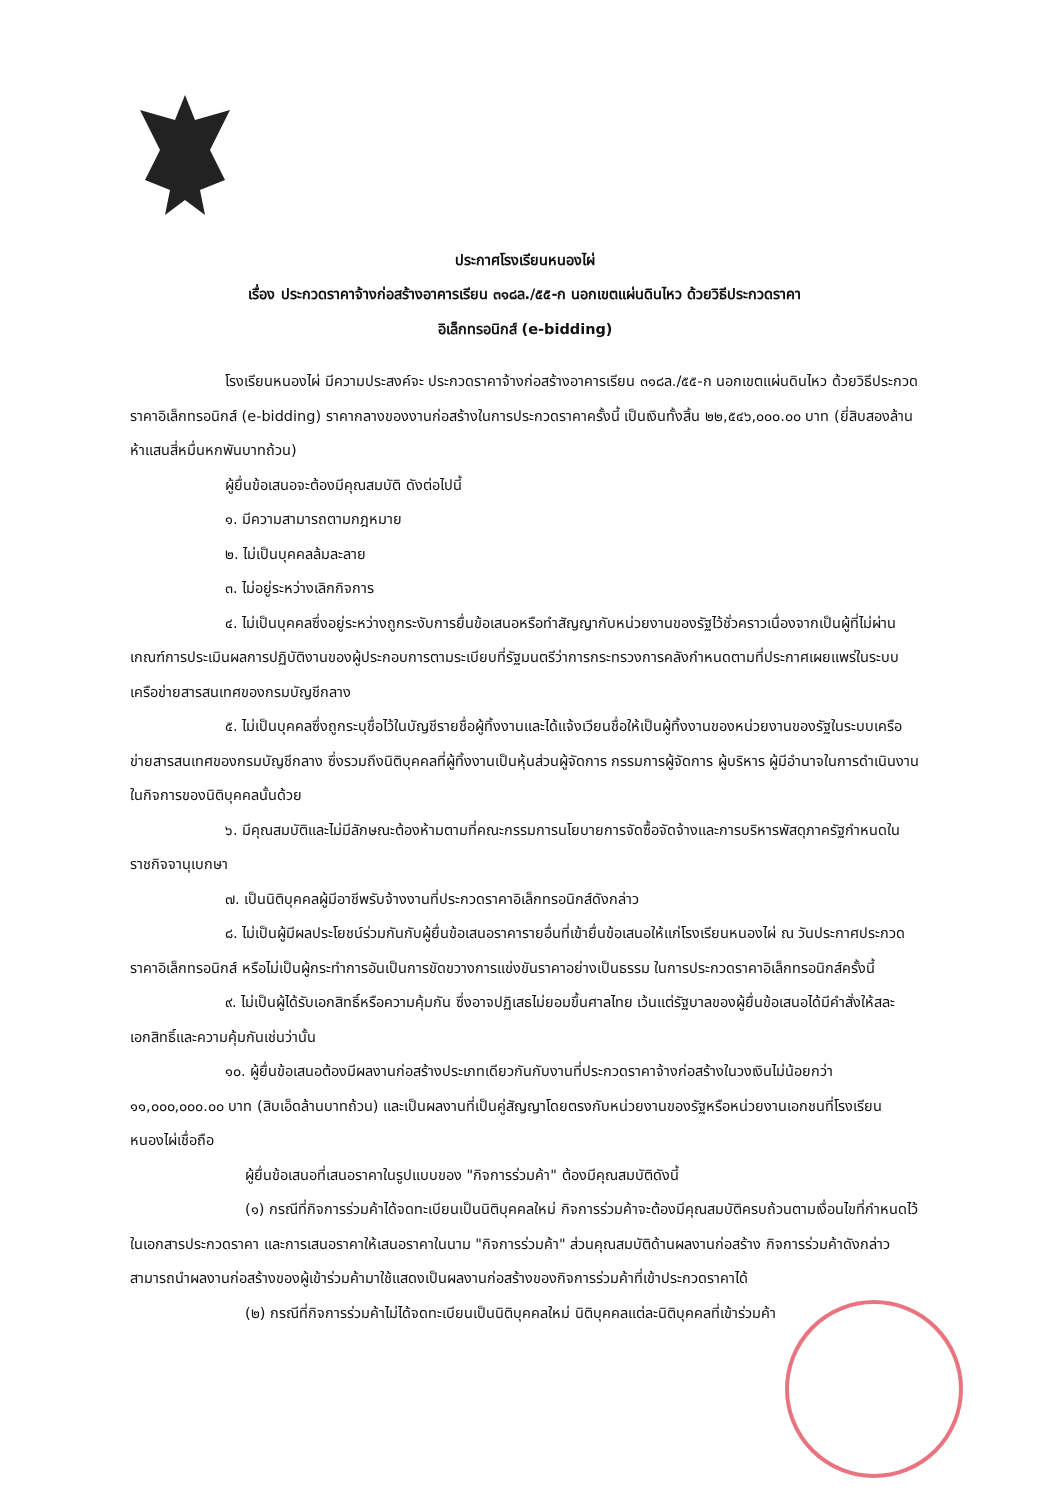ประกาศโรงเรียนหนองไผ่
เรื่อง ประกวดราคาจ้างก่อสร้างอาคารเรียน ๓๑๘ล./๕๕-ก นอกเขตแผ่นดินไหว ด้วยวิธีประกวดราคา
อิเล็กทรอนิกส์ (e-bidding)
โรงเรียนหนองไผ่ มีความประสงค์จะ ประกวดราคาจ้างก่อสร้างอาคารเรียน ๓๑๘ล./๕๕-ก นอกเขตแผ่นดินไหว ด้วยวิธีประกวดราคาอิเล็กทรอนิกส์ (e-bidding) ราคากลางของงานก่อสร้างในการประกวดราคาครั้งนี้ เป็นเงินทั้งสิ้น ๒๒,๕๔๖,๐๐๐.๐๐ บาท (ยี่สิบสองล้านห้าแสนสี่หมื่นหกพันบาทถ้วน)
ผู้ยื่นข้อเสนอจะต้องมีคุณสมบัติ ดังต่อไปนี้
๑. มีความสามารถตามกฎหมาย
๒. ไม่เป็นบุคคลล้มละลาย
๓. ไม่อยู่ระหว่างเลิกกิจการ
๔. ไม่เป็นบุคคลซึ่งอยู่ระหว่างถูกระงับการยื่นข้อเสนอหรือทำสัญญากับหน่วยงานของรัฐไว้ชั่วคราวเนื่องจากเป็นผู้ที่ไม่ผ่านเกณฑ์การประเมินผลการปฏิบัติงานของผู้ประกอบการตามระเบียบที่รัฐมนตรีว่าการกระทรวงการคลังกำหนดตามที่ประกาศเผยแพร่ในระบบเครือข่ายสารสนเทศของกรมบัญชีกลาง
๕. ไม่เป็นบุคคลซึ่งถูกระบุชื่อไว้ในบัญชีรายชื่อผู้ทิ้งงานและได้แจ้งเวียนชื่อให้เป็นผู้ทิ้งงานของหน่วยงานของรัฐในระบบเครือข่ายสารสนเทศของกรมบัญชีกลาง ซึ่งรวมถึงนิติบุคคลที่ผู้ทิ้งงานเป็นหุ้นส่วนผู้จัดการ กรรมการผู้จัดการ ผู้บริหาร ผู้มีอำนาจในการดำเนินงานในกิจการของนิติบุคคลนั้นด้วย
๖. มีคุณสมบัติและไม่มีลักษณะต้องห้ามตามที่คณะกรรมการนโยบายการจัดซื้อจัดจ้างและการบริหารพัสดุภาครัฐกำหนดในราชกิจจานุเบกษา
๗. เป็นนิติบุคคลผู้มีอาชีพรับจ้างงานที่ประกวดราคาอิเล็กทรอนิกส์ดังกล่าว
๘. ไม่เป็นผู้มีผลประโยชน์ร่วมกันกับผู้ยื่นข้อเสนอราคารายอื่นที่เข้ายื่นข้อเสนอให้แก่โรงเรียนหนองไผ่ ณ วันประกาศประกวดราคาอิเล็กทรอนิกส์ หรือไม่เป็นผู้กระทำการอันเป็นการขัดขวางการแข่งขันราคาอย่างเป็นธรรม ในการประกวดราคาอิเล็กทรอนิกส์ครั้งนี้
๙. ไม่เป็นผู้ได้รับเอกสิทธิ์หรือความคุ้มกัน ซึ่งอาจปฏิเสธไม่ยอมขึ้นศาลไทย เว้นแต่รัฐบาลของผู้ยื่นข้อเสนอได้มีคำสั่งให้สละเอกสิทธิ์และความคุ้มกันเช่นว่านั้น
๑๐. ผู้ยื่นข้อเสนอต้องมีผลงานก่อสร้างประเภทเดียวกันกับงานที่ประกวดราคาจ้างก่อสร้างในวงเงินไม่น้อยกว่า ๑๑,๐๐๐,๐๐๐.๐๐ บาท (สิบเอ็ดล้านบาทถ้วน) และเป็นผลงานที่เป็นคู่สัญญาโดยตรงกับหน่วยงานของรัฐหรือหน่วยงานเอกชนที่โรงเรียนหนองไผ่เชื่อถือ
ผู้ยื่นข้อเสนอที่เสนอราคาในรูปแบบของ "กิจการร่วมค้า" ต้องมีคุณสมบัติดังนี้
(๑) กรณีที่กิจการร่วมค้าได้จดทะเบียนเป็นนิติบุคคลใหม่ กิจการร่วมค้าจะต้องมีคุณสมบัติครบถ้วนตามเงื่อนไขที่กำหนดไว้ในเอกสารประกวดราคา และการเสนอราคาให้เสนอราคาในนาม "กิจการร่วมค้า" ส่วนคุณสมบัติด้านผลงานก่อสร้าง กิจการร่วมค้าดังกล่าวสามารถนำผลงานก่อสร้างของผู้เข้าร่วมค้ามาใช้แสดงเป็นผลงานก่อสร้างของกิจการร่วมค้าที่เข้าประกวดราคาได้
(๒) กรณีที่กิจการร่วมค้าไม่ได้จดทะเบียนเป็นนิติบุคคลใหม่ นิติบุคคลแต่ละนิติบุคคลที่เข้าร่วมค้า